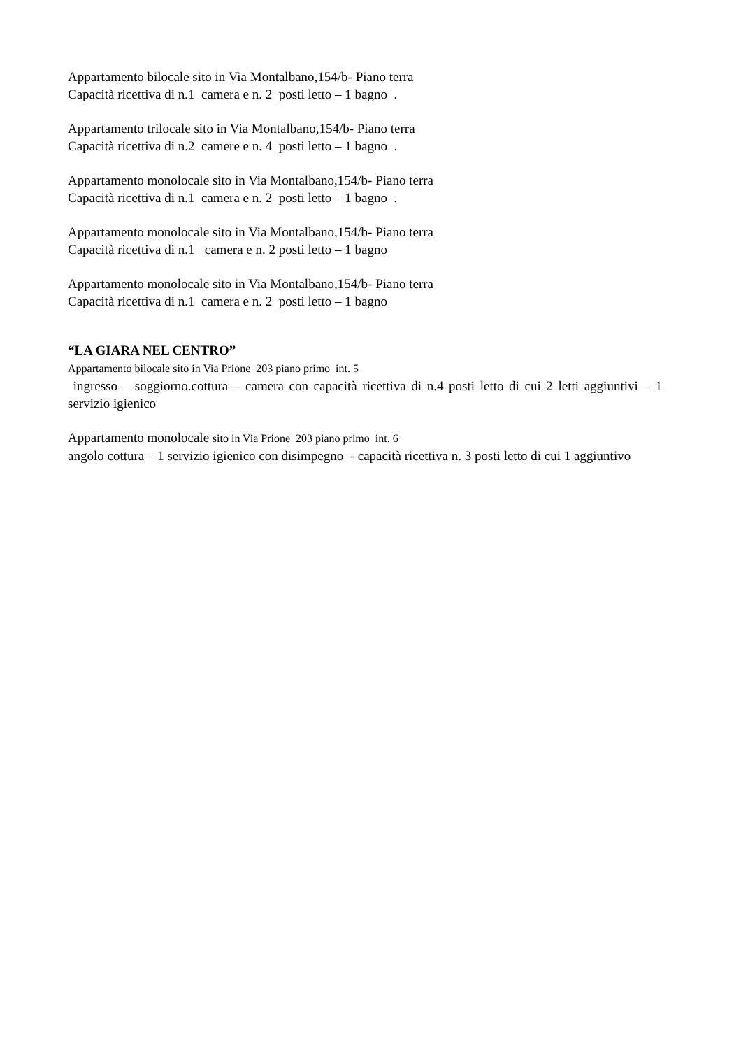Appartamento bilocale sito in Via Montalbano,154/b- Piano terra
Capacità ricettiva di n.1 camera e n. 2 posti letto – 1 bagno .
Appartamento trilocale sito in Via Montalbano,154/b- Piano terra
Capacità ricettiva di n.2 camere e n. 4 posti letto – 1 bagno .
Appartamento monolocale sito in Via Montalbano,154/b- Piano terra
Capacità ricettiva di n.1 camera e n. 2 posti letto – 1 bagno .
Appartamento monolocale sito in Via Montalbano,154/b- Piano terra
Capacità ricettiva di n.1 camera e n. 2 posti letto – 1 bagno
Appartamento monolocale sito in Via Montalbano,154/b- Piano terra
Capacità ricettiva di n.1 camera e n. 2 posti letto – 1 bagno
“LA GIARA NEL CENTRO”
Appartamento bilocale sito in Via Prione 203 piano primo int. 5
ingresso – soggiorno.cottura – camera con capacità ricettiva di n.4 posti letto di cui 2 letti aggiuntivi – 1 servizio igienico
Appartamento monolocale sito in Via Prione 203 piano primo int. 6
angolo cottura – 1 servizio igienico con disimpegno - capacità ricettiva n. 3 posti letto di cui 1 aggiuntivo